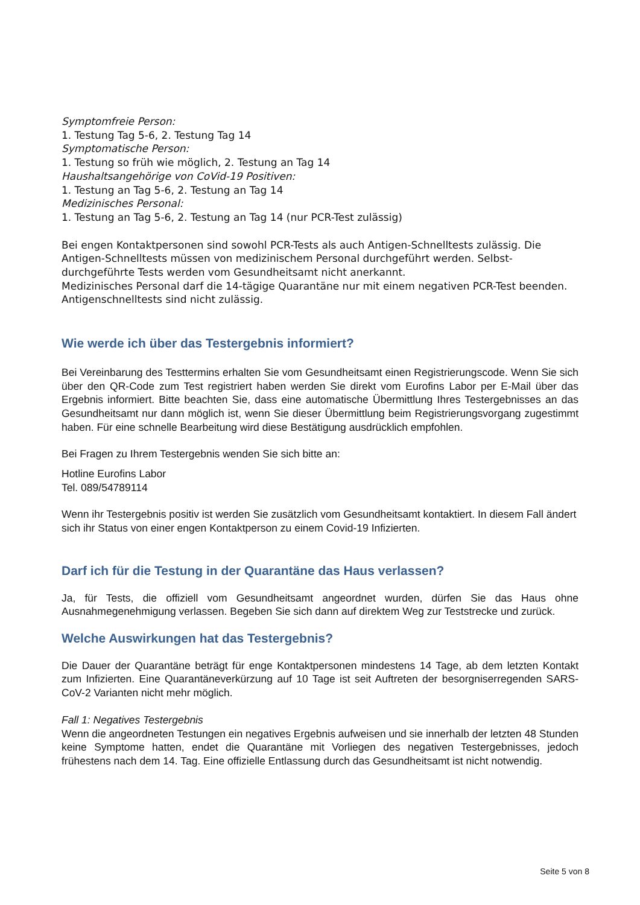Symptomfreie Person:
1. Testung Tag 5-6, 2. Testung Tag 14
Symptomatische Person:
1. Testung so früh wie möglich, 2. Testung an Tag 14
Haushaltsangehörige von CoVid-19 Positiven:
1. Testung an Tag 5-6, 2. Testung an Tag 14
Medizinisches Personal:
1. Testung an Tag 5-6, 2. Testung an Tag 14 (nur PCR-Test zulässig)
Bei engen Kontaktpersonen sind sowohl PCR-Tests als auch Antigen-Schnelltests zulässig. Die Antigen-Schnelltests müssen von medizinischem Personal durchgeführt werden. Selbst-durchgeführte Tests werden vom Gesundheitsamt nicht anerkannt.
Medizinisches Personal darf die 14-tägige Quarantäne nur mit einem negativen PCR-Test beenden. Antigenschnelltests sind nicht zulässig.
Wie werde ich über das Testergebnis informiert?
Bei Vereinbarung des Testtermins erhalten Sie vom Gesundheitsamt einen Registrierungscode. Wenn Sie sich über den QR-Code zum Test registriert haben werden Sie direkt vom Eurofins Labor per E-Mail über das Ergebnis informiert. Bitte beachten Sie, dass eine automatische Übermittlung Ihres Testergebnisses an das Gesundheitsamt nur dann möglich ist, wenn Sie dieser Übermittlung beim Registrierungsvorgang zugestimmt haben. Für eine schnelle Bearbeitung wird diese Bestätigung ausdrücklich empfohlen.
Bei Fragen zu Ihrem Testergebnis wenden Sie sich bitte an:
Hotline Eurofins Labor
Tel. 089/54789114
Wenn ihr Testergebnis positiv ist werden Sie zusätzlich vom Gesundheitsamt kontaktiert. In diesem Fall ändert sich ihr Status von einer engen Kontaktperson zu einem Covid-19 Infizierten.
Darf ich für die Testung in der Quarantäne das Haus verlassen?
Ja, für Tests, die offiziell vom Gesundheitsamt angeordnet wurden, dürfen Sie das Haus ohne Ausnahmegenehmigung verlassen. Begeben Sie sich dann auf direktem Weg zur Teststrecke und zurück.
Welche Auswirkungen hat das Testergebnis?
Die Dauer der Quarantäne beträgt für enge Kontaktpersonen mindestens 14 Tage, ab dem letzten Kontakt zum Infizierten. Eine Quarantäneverkürzung auf 10 Tage ist seit Auftreten der besorgniserregenden SARS-CoV-2 Varianten nicht mehr möglich.
Fall 1: Negatives Testergebnis
Wenn die angeordneten Testungen ein negatives Ergebnis aufweisen und sie innerhalb der letzten 48 Stunden keine Symptome hatten, endet die Quarantäne mit Vorliegen des negativen Testergebnisses, jedoch frühestens nach dem 14. Tag. Eine offizielle Entlassung durch das Gesundheitsamt ist nicht notwendig.
Seite 5 von 8